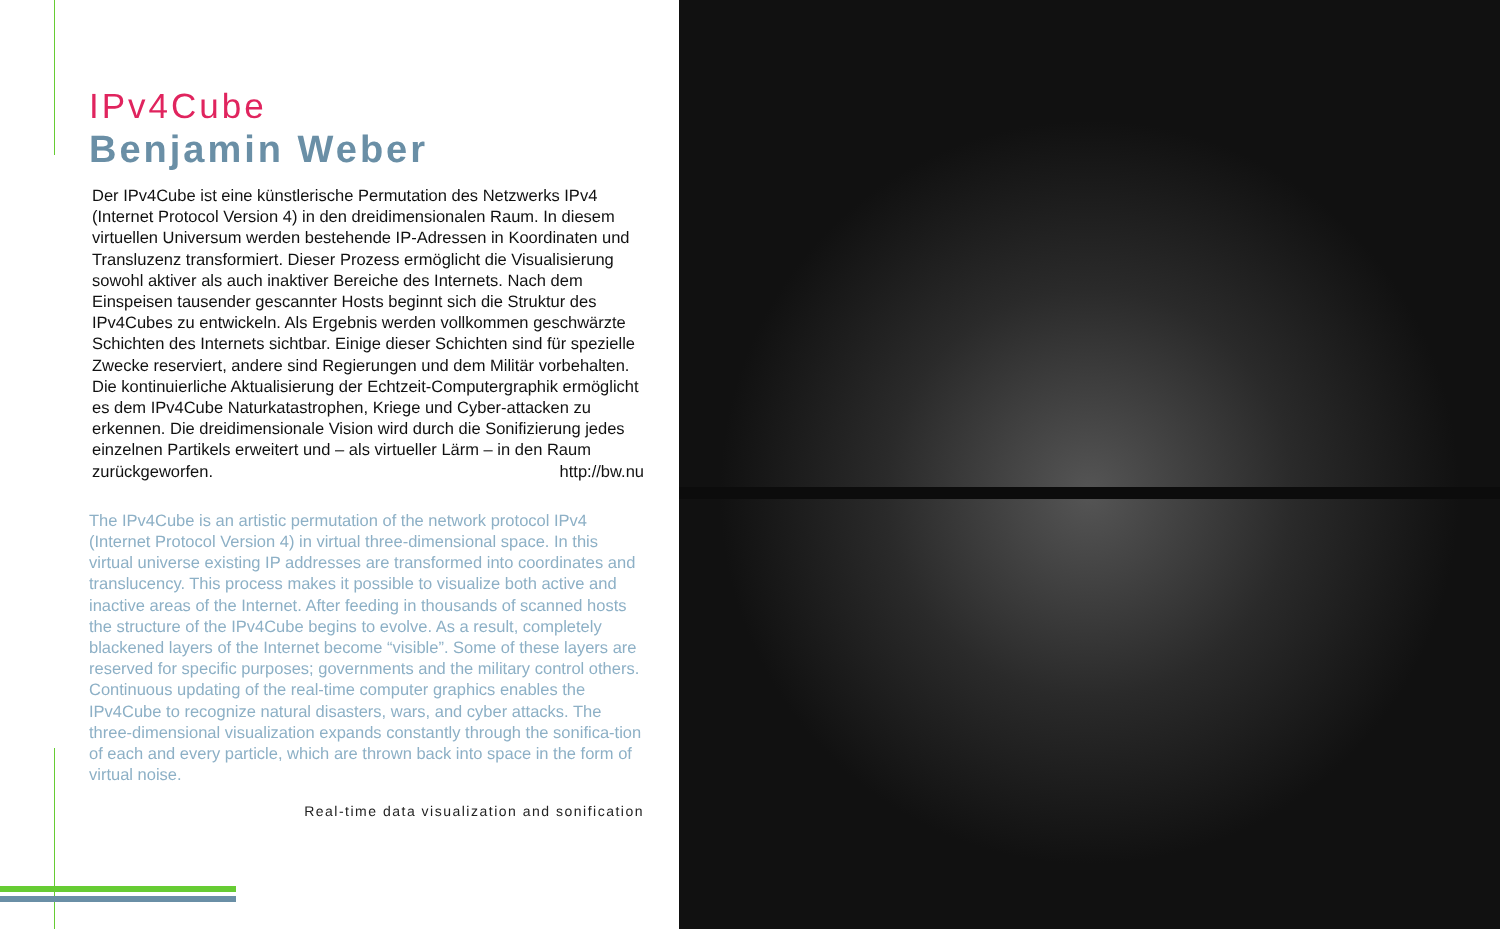IPv4Cube
Benjamin Weber
Der IPv4Cube ist eine künstlerische Permutation des Netzwerks IPv4 (Internet Protocol Version 4) in den dreidimensionalen Raum. In diesem virtuellen Universum werden bestehende IP-Adressen in Koordinaten und Transluzenz transformiert. Dieser Prozess ermöglicht die Visualisierung sowohl aktiver als auch inaktiver Bereiche des Internets. Nach dem Einspeisen tausender gescannter Hosts beginnt sich die Struktur des IPv4Cubes zu entwickeln. Als Ergebnis werden vollkommen geschwärzte Schichten des Internets sichtbar. Einige dieser Schichten sind für spezielle Zwecke reserviert, andere sind Regierungen und dem Militär vorbehalten. Die kontinuierliche Aktualisierung der Echtzeit-Computergraphik ermöglicht es dem IPv4Cube Naturkatastrophen, Kriege und Cyber-attacken zu erkennen. Die dreidimensionale Vision wird durch die Sonifizierung jedes einzelnen Partikels erweitert und – als virtueller Lärm – in den Raum zurückgeworfen. http://bw.nu
The IPv4Cube is an artistic permutation of the network protocol IPv4 (Internet Protocol Version 4) in virtual three-dimensional space. In this virtual universe existing IP addresses are transformed into coordinates and translucency. This process makes it possible to visualize both active and inactive areas of the Internet. After feeding in thousands of scanned hosts the structure of the IPv4Cube begins to evolve. As a result, completely blackened layers of the Internet become “visible”. Some of these layers are reserved for specific purposes; governments and the military control others. Continuous updating of the real-time computer graphics enables the IPv4Cube to recognize natural disasters, wars, and cyber attacks. The three-dimensional visualization expands constantly through the sonifica-tion of each and every particle, which are thrown back into space in the form of virtual noise.
Real-time data visualization and sonification